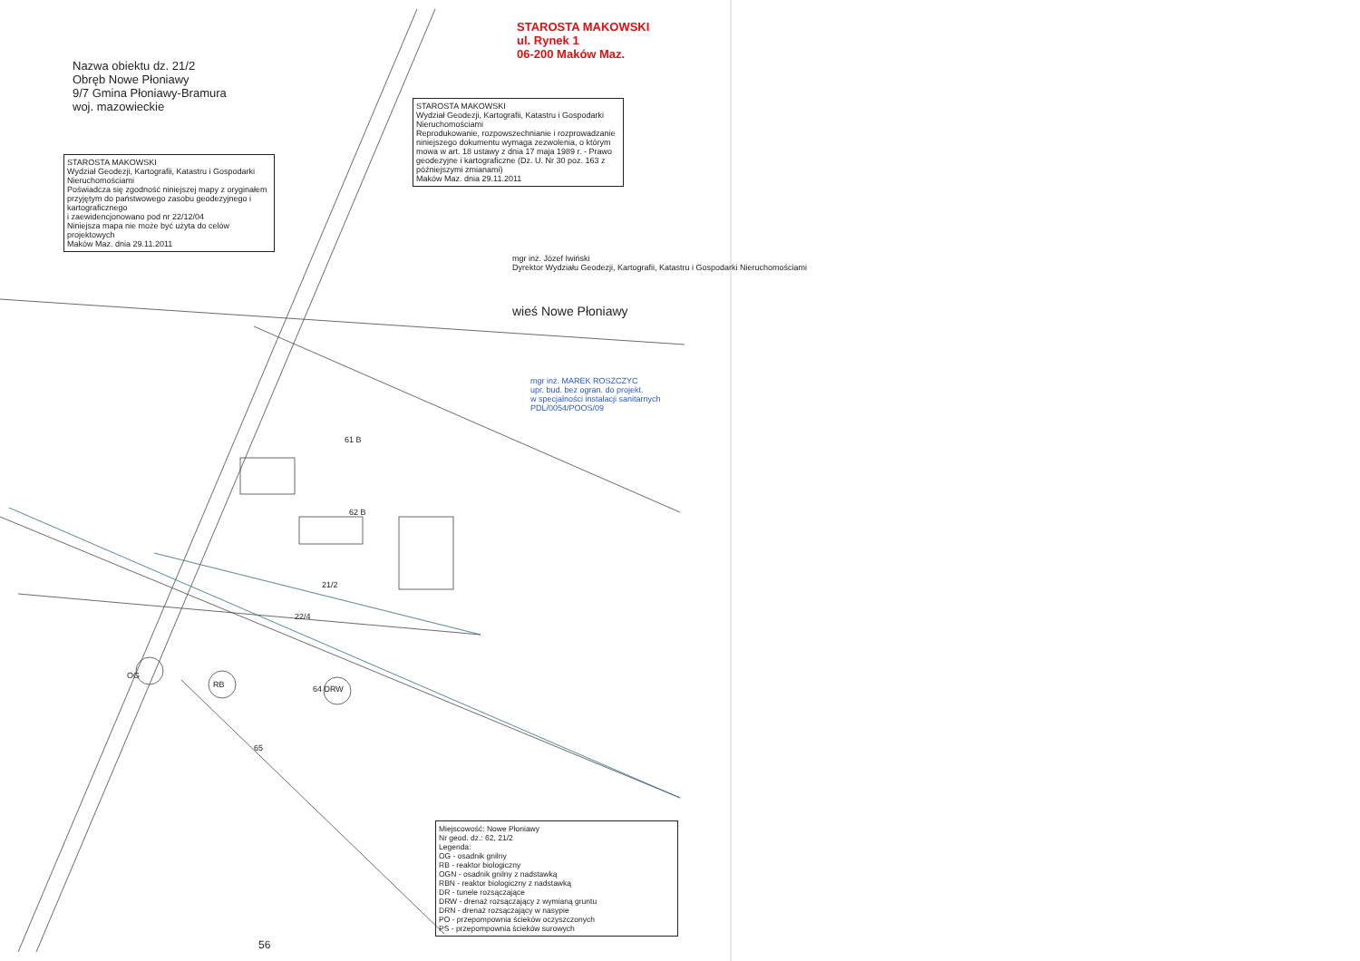Nazwa obiektu dz. 21/2
Obręb Nowe Płoniawy
9/7 Gmina Płoniawy-Bramura
woj. mazowieckie
STAROSTA MAKOWSKI
Wydział Geodezji, Kartografii, Katastru i Gospodarki Nieruchomościami
Poświadcza się zgodność niniejszej mapy z oryginałem przyjętym do państwowego zasobu geodezyjnego i kartograficznego
i zaewidencjonowano pod nr 22/12/04
Niniejsza mapa nie może być użyta do celów projektowych
Maków Maz. dnia 29.11.2011
STAROSTA MAKOWSKI
Wydział Geodezji, Kartografii, Katastru i Gospodarki Nieruchomościami
Reprodukowanie, rozpowszechnianie i rozprowadzanie niniejszego dokumentu wymaga zezwolenia, o którym mowa w art. 18 ustawy z dnia 17 maja 1989 r. - Prawo geodezyjne i kartograficzne (Dz. U. Nr 30 poz. 163 z późniejszymi zmianami)
Maków Maz. dnia 29.11.2011
STAROSTA MAKOWSKI
ul. Rynek 1
06-200 Maków Maz.
mgr inż. Józef Iwiński
Dyrektor Wydziału Geodezji, Kartografii, Katastru i Gospodarki Nieruchomościami
wieś Nowe Płoniawy
mgr inż. MAREK ROSZCZYC
upr. bud. bez ogran. do projekt.
w specjalności instalacji sanitarnych
PDL/0054/POOS/09
61 B
62 B
21/2
22/4
OG
RB 64 DRW
65
56
Miejscowość: Nowe Płoniawy
Nr geod. dz.: 62, 21/2
Legenda:
OG - osadnik gnilny
RB - reaktor biologiczny
OGN - osadnik gnilny z nadstawką
RBN - reaktor biologiczny z nadstawką
DR - tunele rozsączające
DRW - drenaż rozsączający z wymianą gruntu
DRN - drenaż rozsączający w nasypie
PO - przepompownia ścieków oczyszczonych
PS - przepompownia ścieków surowych